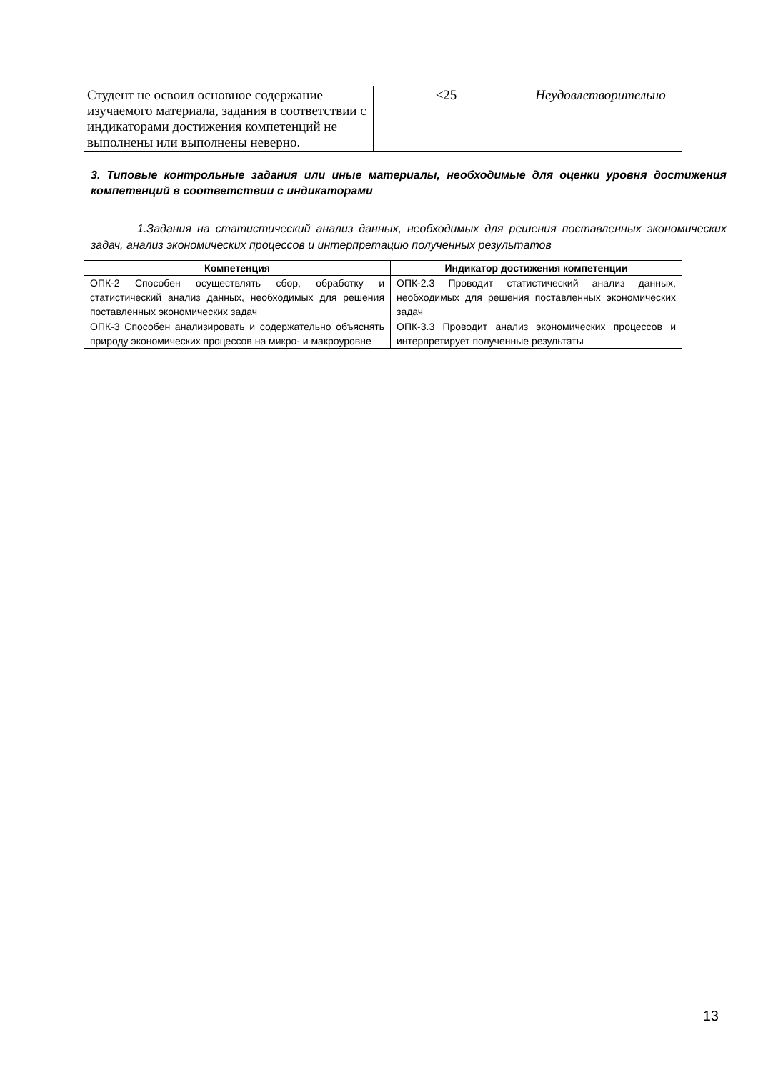| Студент не освоил основное содержание изучаемого материала, задания в соответствии с индикаторами достижения компетенций не выполнены или выполнены неверно. | <25 | Неудовлетворительно |
3. Типовые контрольные задания или иные материалы, необходимые для оценки уровня достижения компетенций в соответствии с индикаторами
1.Задания на статистический анализ данных, необходимых для решения поставленных экономических задач, анализ экономических процессов и интерпретацию полученных результатов
| Компетенция | Индикатор достижения компетенции |
| --- | --- |
| ОПК-2 Способен осуществлять сбор, обработку и статистический анализ данных, необходимых для решения поставленных экономических задач | ОПК-2.3 Проводит статистический анализ данных, необходимых для решения поставленных экономических задач |
| ОПК-3 Способен анализировать и содержательно объяснять природу экономических процессов на микро- и макроуровне | ОПК-3.3 Проводит анализ экономических процессов и интерпретирует полученные результаты |
13